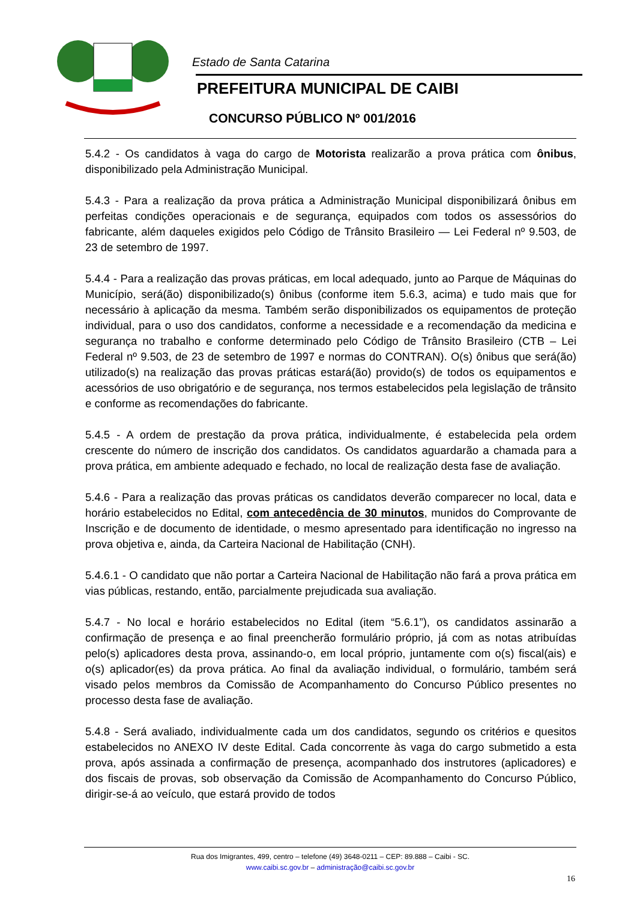Estado de Santa Catarina
PREFEITURA MUNICIPAL DE CAIBI
CONCURSO PÚBLICO Nº 001/2016
5.4.2 - Os candidatos à vaga do cargo de Motorista realizarão a prova prática com ônibus, disponibilizado pela Administração Municipal.
5.4.3 - Para a realização da prova prática a Administração Municipal disponibilizará ônibus em perfeitas condições operacionais e de segurança, equipados com todos os assessórios do fabricante, além daqueles exigidos pelo Código de Trânsito Brasileiro — Lei Federal nº 9.503, de 23 de setembro de 1997.
5.4.4 - Para a realização das provas práticas, em local adequado, junto ao Parque de Máquinas do Município, será(ão) disponibilizado(s) ônibus (conforme item 5.6.3, acima) e tudo mais que for necessário à aplicação da mesma. Também serão disponibilizados os equipamentos de proteção individual, para o uso dos candidatos, conforme a necessidade e a recomendação da medicina e segurança no trabalho e conforme determinado pelo Código de Trânsito Brasileiro (CTB – Lei Federal nº 9.503, de 23 de setembro de 1997 e normas do CONTRAN). O(s) ônibus que será(ão) utilizado(s) na realização das provas práticas estará(ão) provido(s) de todos os equipamentos e acessórios de uso obrigatório e de segurança, nos termos estabelecidos pela legislação de trânsito e conforme as recomendações do fabricante.
5.4.5 - A ordem de prestação da prova prática, individualmente, é estabelecida pela ordem crescente do número de inscrição dos candidatos. Os candidatos aguardarão a chamada para a prova prática, em ambiente adequado e fechado, no local de realização desta fase de avaliação.
5.4.6 - Para a realização das provas práticas os candidatos deverão comparecer no local, data e horário estabelecidos no Edital, com antecedência de 30 minutos, munidos do Comprovante de Inscrição e de documento de identidade, o mesmo apresentado para identificação no ingresso na prova objetiva e, ainda, da Carteira Nacional de Habilitação (CNH).
5.4.6.1 - O candidato que não portar a Carteira Nacional de Habilitação não fará a prova prática em vias públicas, restando, então, parcialmente prejudicada sua avaliação.
5.4.7 - No local e horário estabelecidos no Edital (item “5.6.1”), os candidatos assinarão a confirmação de presença e ao final preencherão formulário próprio, já com as notas atribuídas pelo(s) aplicadores desta prova, assinando-o, em local próprio, juntamente com o(s) fiscal(ais) e o(s) aplicador(es) da prova prática. Ao final da avaliação individual, o formulário, também será visado pelos membros da Comissão de Acompanhamento do Concurso Público presentes no processo desta fase de avaliação.
5.4.8 - Será avaliado, individualmente cada um dos candidatos, segundo os critérios e quesitos estabelecidos no ANEXO IV deste Edital. Cada concorrente às vaga do cargo submetido a esta prova, após assinada a confirmação de presença, acompanhado dos instrutores (aplicadores) e dos fiscais de provas, sob observação da Comissão de Acompanhamento do Concurso Público, dirigir-se-á ao veículo, que estará provido de todos
Rua dos Imigrantes, 499, centro – telefone (49) 3648-0211 – CEP: 89.888 – Caibi - SC.
www.caibi.sc.gov.br – administração@caibi.sc.gov.br
16